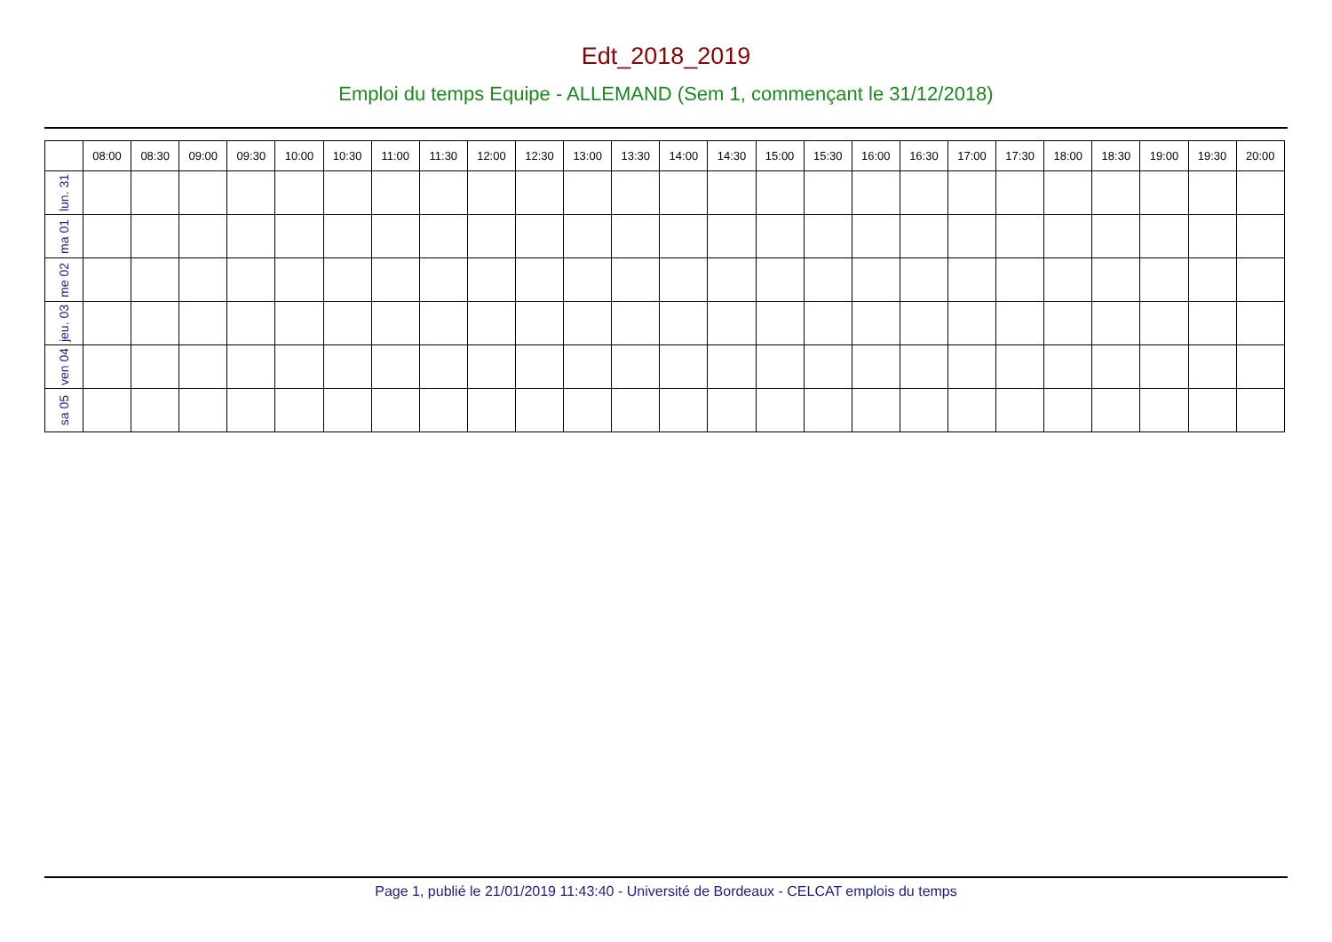Edt_2018_2019
Emploi du temps Equipe - ALLEMAND (Sem 1, commençant le 31/12/2018)
| | 08:00 | 08:30 | 09:00 | 09:30 | 10:00 | 10:30 | 11:00 | 11:30 | 12:00 | 12:30 | 13:00 | 13:30 | 14:00 | 14:30 | 15:00 | 15:30 | 16:00 | 16:30 | 17:00 | 17:30 | 18:00 | 18:30 | 19:00 | 19:30 | 20:00 |
| --- | --- | --- | --- | --- | --- | --- | --- | --- | --- | --- | --- | --- | --- | --- | --- | --- | --- | --- | --- | --- | --- | --- | --- | --- | --- |
| lun. 31 | | | | | | | | | | | | | | | | | | | | | | | | | |
| ma 01 | | | | | | | | | | | | | | | | | | | | | | | | | |
| me 02 | | | | | | | | | | | | | | | | | | | | | | | | | |
| jeu. 03 | | | | | | | | | | | | | | | | | | | | | | | | | |
| ven 04 | | | | | | | | | | | | | | | | | | | | | | | | | |
| sa 05 | | | | | | | | | | | | | | | | | | | | | | | | | |
Page 1, publié le 21/01/2019 11:43:40 - Université de Bordeaux - CELCAT emplois du temps